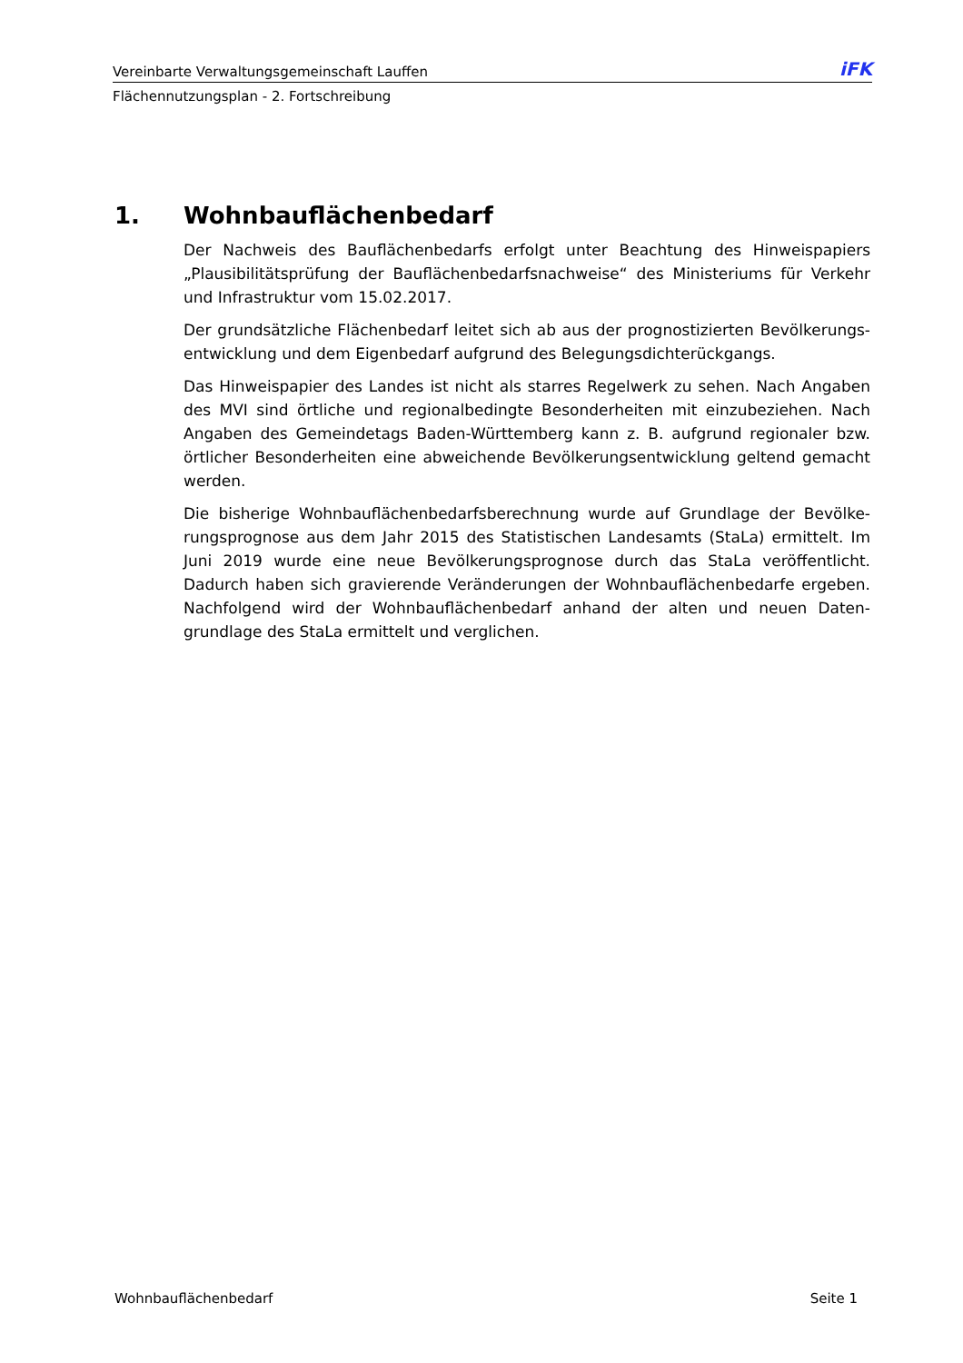Vereinbarte Verwaltungsgemeinschaft Lauffen iFK
Flächennutzungsplan - 2. Fortschreibung
1. Wohnbauflächenbedarf
Der Nachweis des Bauflächenbedarfs erfolgt unter Beachtung des Hinweispapiers „Plausibilitätsprüfung der Bauflächenbedarfsnachweise“ des Ministeriums für Verkehr und Infrastruktur vom 15.02.2017.
Der grundsätzliche Flächenbedarf leitet sich ab aus der prognostizierten Bevölkerungs­entwicklung und dem Eigenbedarf aufgrund des Belegungsdichterückgangs.
Das Hinweispapier des Landes ist nicht als starres Regelwerk zu sehen. Nach Angaben des MVI sind örtliche und regionalbedingte Besonderheiten mit einzubeziehen. Nach Angaben des Gemeindetags Baden-Württemberg kann z. B. aufgrund regionaler bzw. örtlicher Besonderheiten eine abweichende Bevölkerungsentwicklung geltend gemacht werden.
Die bisherige Wohnbauflächenbedarfsberechnung wurde auf Grundlage der Bevölke­rungsprognose aus dem Jahr 2015 des Statistischen Landesamts (StaLa) ermittelt. Im Juni 2019 wurde eine neue Bevölkerungsprognose durch das StaLa veröffentlicht. Dadurch haben sich gravierende Veränderungen der Wohnbauflächenbedarfe ergeben. Nachfolgend wird der Wohnbauflächenbedarf anhand der alten und neuen Daten­grundlage des StaLa ermittelt und verglichen.
Wohnbauflächenbedarf Seite 1